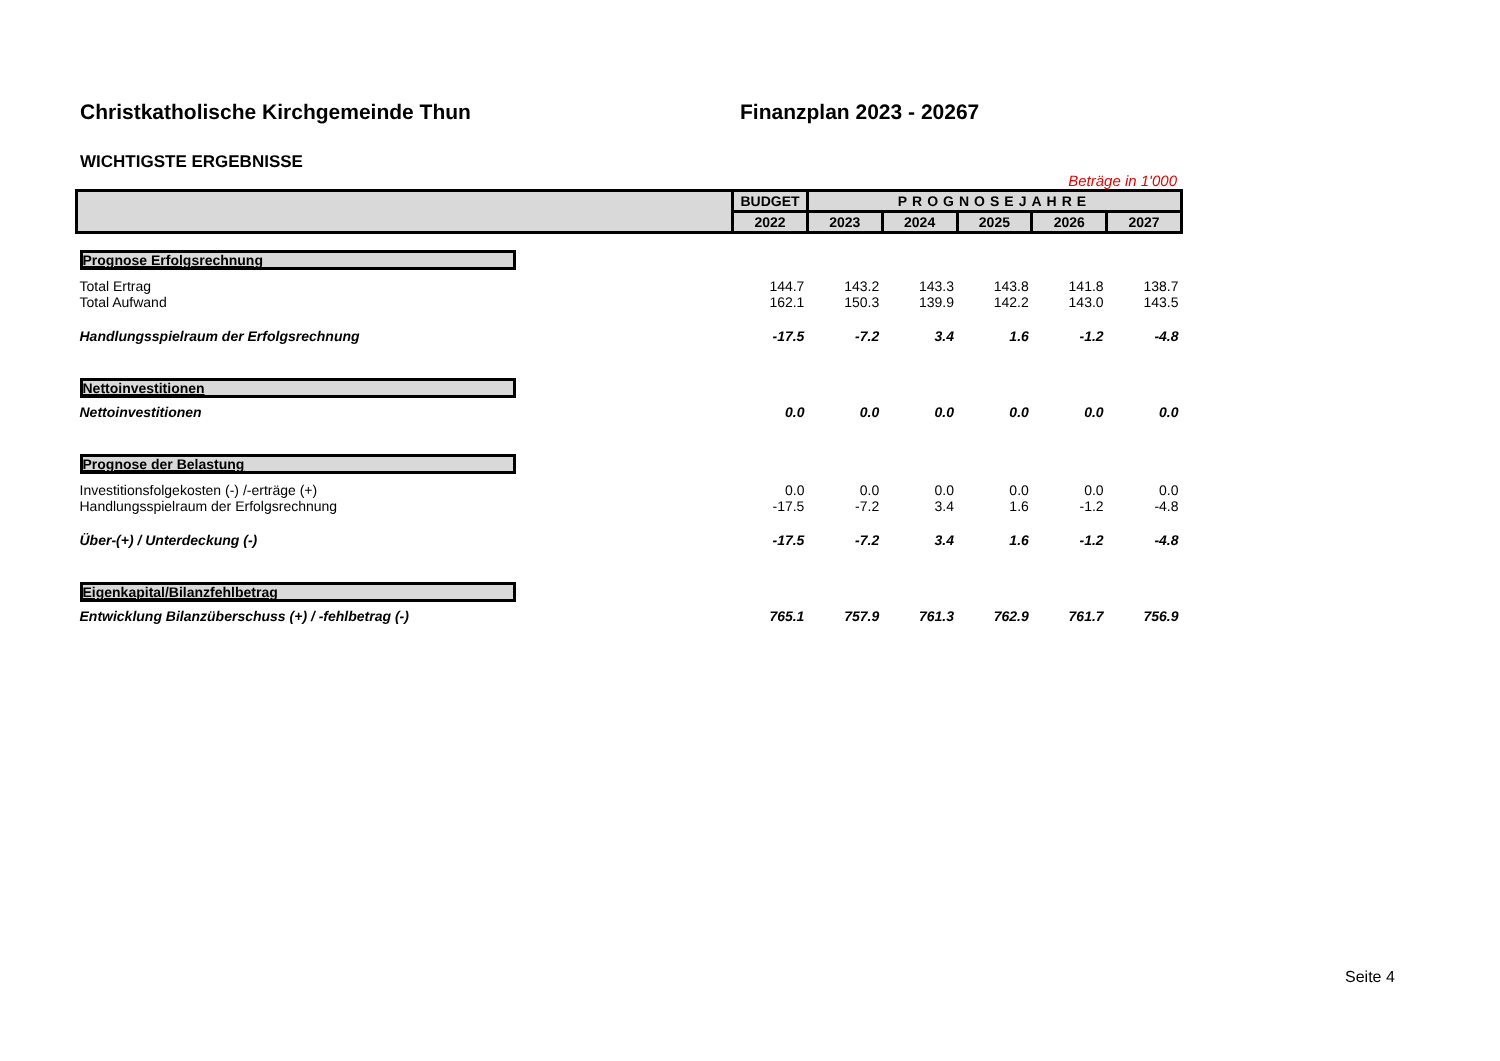Christkatholische Kirchgemeinde Thun Finanzplan 2023 - 20267
WICHTIGSTE ERGEBNISSE
Beträge in 1'000
| | BUDGET | PROGNOSEJAHRE | | | | |
| | 2022 | 2023 | 2024 | 2025 | 2026 | 2027 |
| Prognose Erfolgsrechnung | | | | | | |
| Total Ertrag | 144.7 | 143.2 | 143.3 | 143.8 | 141.8 | 138.7 |
| Total Aufwand | 162.1 | 150.3 | 139.9 | 142.2 | 143.0 | 143.5 |
| Handlungsspielraum der Erfolgsrechnung | -17.5 | -7.2 | 3.4 | 1.6 | -1.2 | -4.8 |
| Nettoinvestitionen | | | | | | |
| Nettoinvestitionen | 0.0 | 0.0 | 0.0 | 0.0 | 0.0 | 0.0 |
| Prognose der Belastung | | | | | | |
| Investitionsfolgekosten (-) /-erträge (+) | 0.0 | 0.0 | 0.0 | 0.0 | 0.0 | 0.0 |
| Handlungsspielraum der Erfolgsrechnung | -17.5 | -7.2 | 3.4 | 1.6 | -1.2 | -4.8 |
| Über-(+) / Unterdeckung (-) | -17.5 | -7.2 | 3.4 | 1.6 | -1.2 | -4.8 |
| Eigenkapital/Bilanzfehlbetrag | | | | | | |
| Entwicklung Bilanzüberschuss (+) / -fehlbetrag (-) | 765.1 | 757.9 | 761.3 | 762.9 | 761.7 | 756.9 |
Seite 4